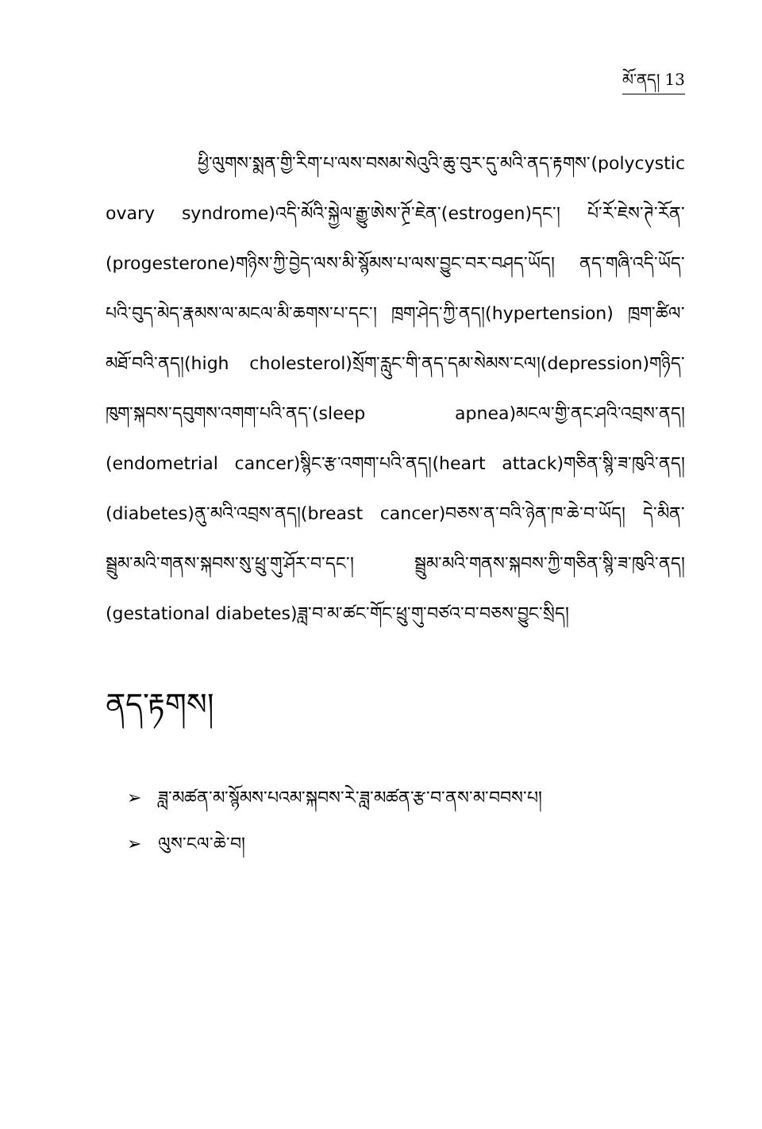མོ་ནད། 13
ཕྱི་ལུགས་སྨན་གྱི་རིག་པ་ལས་བསམ་སེའུའི་ཆུ་བུར་དུ་མའི་ནད་རྟགས་(polycystic ovary syndrome)འདི་མོའི་སྐྱེལ་རྒྱུ་ཨེས་ཊྲོ་ཇེན་(estrogen)དང་། པོ་རོ་ཇེས་ཊེ་རོན་(progesterone)གཉིས་ཀྱི་བྱེད་ལས་མི་སྙོམས་པ་ལས་བྱུང་བར་བཤད་ཡོད། ནད་གཞི་འདི་ཡོད་པའི་བུད་མེད་རྣམས་ལ་མངལ་མི་ཆགས་པ་དང་། ཁྲག་ཤེད་ཀྱི་ནད།(hypertension) ཁྲག་ཚིལ་མཐོ་བའི་ནད།(high cholesterol)སྲོག་རླུང་གི་ནད་དམ་སེམས་ངལ།(depression)གཉིད་ཁུག་སྐབས་དབུགས་འགག་པའི་ནད་(sleep apnea)མངལ་གྱི་ནང་ཤའི་འབྲས་ནད།(endometrial cancer)སྙིང་རྩ་འགག་པའི་ནད།(heart attack)གཅིན་སྙི་ཟ་ཁུའི་ནད།(diabetes)ནུ་མའི་འབྲས་ནད།(breast cancer)བཅས་ན་བའི་ཉེན་ཁ་ཆེ་བ་ཡོད། དེ་མིན་སྦྲུམ་མའི་གནས་སྐབས་སུ་ཕྲུ་གུ་ཤོར་བ་དང་། སྦྲུམ་མའི་གནས་སྐབས་ཀྱི་གཅིན་སྙི་ཟ་ཁུའི་ནད།(gestational diabetes)ཟླ་བ་མ་ཚང་གོང་ཕྲུ་གུ་བཙའ་བ་བཅས་བྱུང་སྲིད།
ནད་རྟགས།
➢ ཟླ་མཚན་མ་སྙོམས་པའམ་སྐབས་རེ་ཟླ་མཚན་རྩ་བ་ནས་མ་བབས་པ།
➢ ལུས་ངལ་ཆེ་བ།